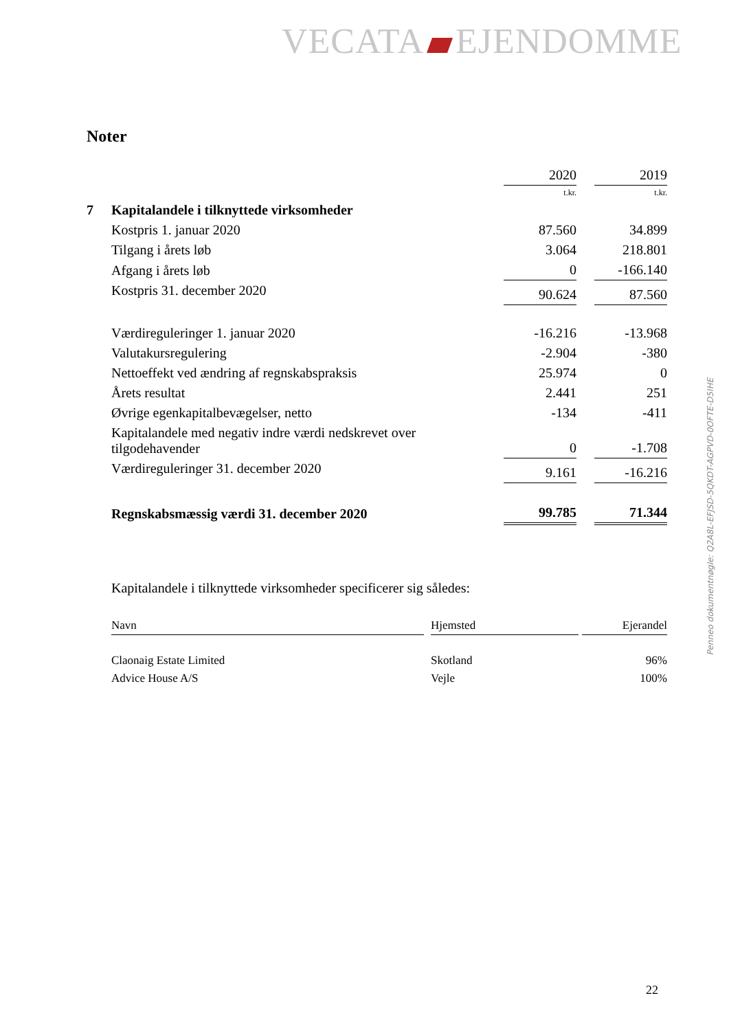VECATA EJENDOMME
Noter
| | | 2020 | | 2019 |
| | | t.kr. | | t.kr. |
| 7 | Kapitalandele i tilknyttede virksomheder | | | |
| | Kostpris 1. januar 2020 | 87.560 | | 34.899 |
| | Tilgang i årets løb | 3.064 | | 218.801 |
| | Afgang i årets løb | 0 | | -166.140 |
| | Kostpris 31. december 2020 | 90.624 | | 87.560 |
| | Værdireguleringer 1. januar 2020 | -16.216 | | -13.968 |
| | Valutakursregulering | -2.904 | | -380 |
| | Nettoeffekt ved ændring af regnskabspraksis | 25.974 | | 0 |
| | Årets resultat | 2.441 | | 251 |
| | Øvrige egenkapitalbevægelser, netto | -134 | | -411 |
| | Kapitalandele med negativ indre værdi nedskrevet over tilgodehavender | 0 | | -1.708 |
| | Værdireguleringer 31. december 2020 | 9.161 | | -16.216 |
| | Regnskabsmæssig værdi 31. december 2020 | 99.785 | | 71.344 |
Kapitalandele i tilknyttede virksomheder specificerer sig således:
| Navn | | Hjemsted | | Ejerandel |
| Claonaig Estate Limited | | Skotland | | 96% |
| Advice House A/S | | Vejle | | 100% |
Penneo dokumentnøgle: Q2A8L-EFJSD-5QKDT-AGPVD-0OFTE-D5IHE
22